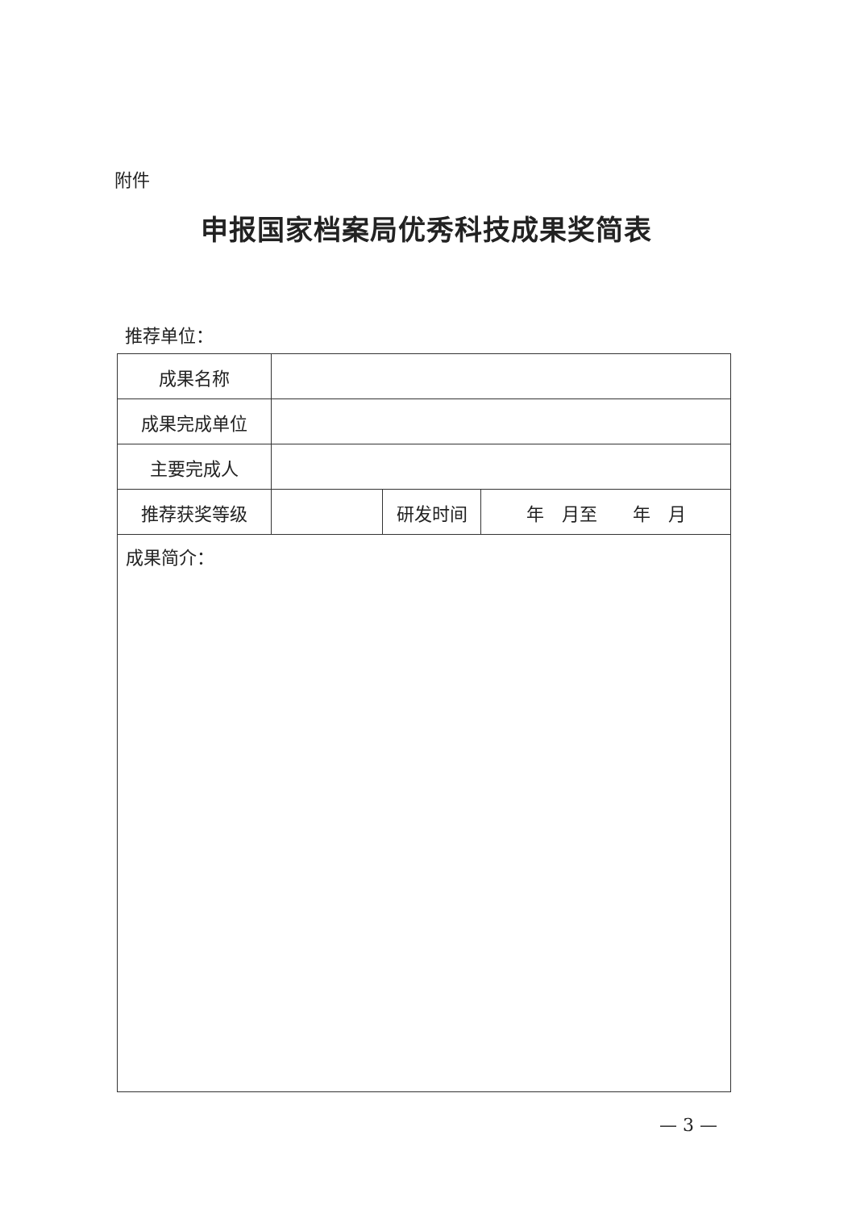附件
申报国家档案局优秀科技成果奖简表
推荐单位：
| 成果名称 | | | |
| 成果完成单位 | | | |
| 主要完成人 | | | |
| 推荐获奖等级 | | 研发时间 | 年 月至 年 月 |
| 成果简介： | | | |
— 3 —